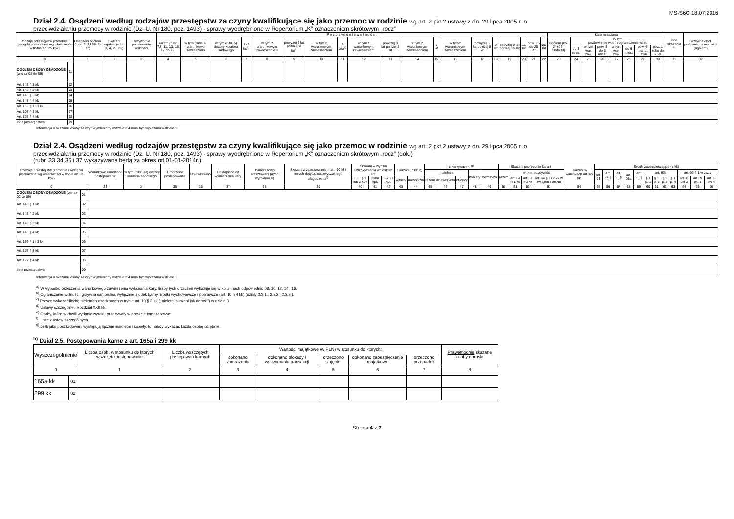MS-S6O 18.07.2016
Dział 2.4. Osądzeni według rodzajów przestępstw za czyny kwalifikujące się jako przemoc w rodzinie wg art. 2 pkt 2 ustawy z dn. 29 lipca 2005 r. o
przeciwdziałaniu przemocy w rodzinie (Dz. U. Nr 180, poz. 1493) - sprawy wyodrębnione w Repertorium „K” oznaczeniem skrótowym „rodz”
| Rodzaje przestępstw (zbrodnie i występki przekazane wg właściwości w trybie art. 25 kpk) | | Osądzeni ogółem (rubr. 2, 33 35 do 37) | Skazani ogółem (rubr. 3, 4, 23, 31) | Dożywotnie pozbawienie wolności | P o z b a w i e n i e w o l n o ś c i | | | | | | | | | | | | | | | | | | | Kara mieszana | | | | | | | | Inne skazania <sup>b)</sup> | Grzywna obok pozbawienia wolności (ogółem) |
| --- | --- | --- | --- | --- | --- | --- | --- | --- | --- | --- | --- | --- | --- | --- | --- | --- | --- | --- | --- | --- | --- | --- | --- | --- | --- | --- | --- | --- | --- | --- | --- | --- | --- |
| | | | | | razem (rubr. 7,9, 11, 13, 15, 17 do 22) | w tym (rubr. 4) warunkowo zawieszono | w tym (rubr. 5) dozory kuratora sadowego | do 2 lat<sup>a)</sup> | w tym z warunkowym zawieszeniem | powyżej 2 lat poniżej 3 lat<sup>a)</sup> | w tym z warunkowym zawieszeniem | 3 lata<sup>a)</sup> | w tym z warunkowym zawieszeniem | powyżej 3 lat poniżej 5 lat | w tym z warunkowym zawieszeniem | 5 lat | w tym z warunkowym zawieszeniem | powyżej 5 lat poniżej 8 lat | 8 lat | powyżej 8 lat poniżej 15 lat | 15 lat | pow. 15 do 20 lat | 25 lat | Ogółem (kol. 24+26= 28do30) | W tym pozbawienie woln. / ograniczenie woln. | | | | | | | | |
| | | | | | | | | | | | | | | | | | | | | | | | | | do 3 mies. | w tym war. zaw. | pow. 3 do 6 mies. | w tym war. zaw. | do 6 mies. | pow. 6 mies do 1 roku | pow. 1 roku do 2 lat | | |
| 0 | | 1 | 2 | 3 | 4 | 5 | 6 | 7 | 8 | 9 | 10 | 11 | 12 | 13 | 14 | 15 | 16 | 17 | 18 | 19 | 20 | 21 | 22 | 23 | 24 | 25 | 26 | 27 | 28 | 29 | 30 | 31 | 32 |
| OGÓŁEM OSOBY OSĄDZONE (wiersz 02 do 09) | 01 | | | | | | | | | | | | | | | | | | | | | | | | | | | | | | | | |
| Art. 148 § 1 kk | 02 | | | | | | | | | | | | | | | | | | | | | | | | | | | | | | | | |
| Art. 148 § 2 kk | 03 | | | | | | | | | | | | | | | | | | | | | | | | | | | | | | | | |
| Art. 148 § 3 kk | 04 | | | | | | | | | | | | | | | | | | | | | | | | | | | | | | | | |
| Art. 148 § 4 kk | 05 | | | | | | | | | | | | | | | | | | | | | | | | | | | | | | | | |
| Art. 156 § 1 i 3 kk | 06 | | | | | | | | | | | | | | | | | | | | | | | | | | | | | | | | |
| Art. 197 § 3 kk | 07 | | | | | | | | | | | | | | | | | | | | | | | | | | | | | | | | |
| Art. 197 § 4 kk | 08 | | | | | | | | | | | | | | | | | | | | | | | | | | | | | | | | |
| Inne przestępstwa | 09 | | | | | | | | | | | | | | | | | | | | | | | | | | | | | | | | |
Informacja o skazaniu osoby za czyn wymieniony w dziale 2.4 musi być wykazana w dziale 1.
Dział 2.4. Osądzeni według rodzajów przestępstw za czyny kwalifikujące się jako przemoc w rodzinie wg art. 2 pkt 2 ustawy z dn. 29 lipca 2005 r. o
przeciwdziałaniu przemocy w rodzinie (Dz. U. Nr 180, poz. 1493) - sprawy wyodrębnione w Repertorium „K” oznaczeniem skrótowym „rodz” (dok.)
(rubr. 33,34,36 i 37 wykazywane będą za okres od 01-01-2014r.)
| Rodzaje przestępstw (zbrodnie i występki przekazane wg właściwości w trybie art. 25 kpk) | | Warunkowo umorzono postępowanie | w tym (rubr. 33) dozory kuratora sądowego | Umorzono postępowanie | Uniewinniono | Odstąpiono od wymierzenia kary | Tymczasowo aresztowani przed wyrokiem e) | Skazani z zastosowaniem art. 60 kk i innych dotycz. nadzwyczajnego złagodzenia<sup>f)</sup> | Skazani w wyniku uwzględnienia wniosku z art. | | | Skazani (rubr. 2) | | Pokrzywdzeni <sup>g)</sup> | | | | | Skazani poprzednio karani | | | | Skazani w warunkach art. 65 kk | Środki zabezpieczające (z kk) | | | | | | | | | | | |
| --- | --- | --- | --- | --- | --- | --- | --- | --- | --- | --- | --- | --- | --- | --- | --- | --- | --- | --- | --- | --- | --- | --- | --- | --- | --- | --- | --- | --- | --- | --- | --- | --- | --- | --- | --- |
| | | | | | | | | | | | | | | małoletni | | | kobiety | mężczyźni | razem | w tym recydywiści | | | | art. 93 | art. 94 § 1 | art. 95 § 1 | art. 95a | art. 96 § 1 | art. 93a | | | | art. 99 § 1 w zw. z | | |
| | | | | | | | | | 335 § 1 lub 2 kpk | 338a kpk | 387 § 1 kpk | kobiety | mężczyźni | razem | dziewczynki | chłopcy | | | | art. 64 § 1 kk | art. 64 § 2 kk | art. 64 § 1 i 2 kk w związku z art.65 | | | | | | | § 1 p. 1 | § 1 p. 2 | § 1 p. 3 | § 1 p. 4 | art.39 pkt 2 | art.39 pkt 3 | art.39 pkt 4 |
| 0 | | 33 | 34 | 35 | 36 | 37 | 38 | 39 | 40 | 41 | 42 | 43 | 44 | 45 | 46 | 47 | 48 | 49 | 50 | 51 | 52 | 53 | 54 | 55 | 56 | 57 | 58 | 59 | 60 | 61 | 62 | 63 | 64 | 65 | 66 |
| OGÓŁEM OSOBY OSĄDZONE (wiersz 02 do 09) | 01 | | | | | | | | | | | | | | | | | | | | | | | | | | | | | | | | | | |
| Art. 148 § 1 kk | 02 | | | | | | | | | | | | | | | | | | | | | | | | | | | | | | | | | | |
| Art. 148 § 2 kk | 03 | | | | | | | | | | | | | | | | | | | | | | | | | | | | | | | | | | |
| Art. 148 § 3 kk | 04 | | | | | | | | | | | | | | | | | | | | | | | | | | | | | | | | | | |
| Art. 148 § 4 kk | 05 | | | | | | | | | | | | | | | | | | | | | | | | | | | | | | | | | | |
| Art. 156 § 1 i 3 kk | 06 | | | | | | | | | | | | | | | | | | | | | | | | | | | | | | | | | | |
| Art. 197 § 3 kk | 07 | | | | | | | | | | | | | | | | | | | | | | | | | | | | | | | | | | |
| Art. 197 § 4 kk | 08 | | | | | | | | | | | | | | | | | | | | | | | | | | | | | | | | | | |
| Inne przestępstwa | 09 | | | | | | | | | | | | | | | | | | | | | | | | | | | | | | | | | | |
Informacja o skazaniu osoby za czyn wymieniony w dziale 2.4 musi być wykazana w dziale 1.
<sup>a)</sup> W wypadku orzeczenia warunkowego zawieszenia wykonania kary, liczby tych orzeczeń wykazuje się w kolumnach odpowiednio 08, 10, 12, 14 i 16.
<sup>b)</sup> Ograniczenie wolności, grzywna samoistna, wyłącznie środek karny, środki wychowawcze i poprawcze (art. 10 § 4 kk) (działy 2.3.1., 2.3.2., 2.3.3.).
<sup>c)</sup> Proszę wykazać liczbę nieletnich osądzonych w trybie art. 10 § 2 kk („ nieletni skazani jak dorośli”) w dziale 3.
<sup>d)</sup> Ustawy szczególne i Rozdział XXII kk.
<sup>e)</sup> Osoby, które w chwili wydania wyroku przebywały w areszcie tymczasowym.
<sup>f)</sup> I inne z ustaw szczególnych.
<sup>g)</sup> Jeśli jako poszkodowani występują łącznie małoletni i kobiety, to należy wykazać każdą osobę odrębnie.
<sup>h)</sup> Dział 2.5. Postępowania karne z art. 165a i 299 kk
| Wyszczególnienie | | Liczba osób, w stosunku do których wszczęto postępowanie | Liczba wszczętych postępowań karnych | Wartości majątkowe (w PLN) w stosunku do których: | | | | | Prawomocnie skazane osoby dorosłe |
| --- | --- | --- | --- | --- | --- | --- | --- | --- | --- |
| | | | | dokonano zamrożenia | dokonano blokady i wstrzymania transakcji | orzeczono zajęcie | dokonano zabezpieczenie majątkowe | orzeczono przepadek | |
| 0 | | 1 | 2 | 3 | 4 | 5 | 6 | 7 | 8 |
| 165a kk | 01 | | | | | | | | |
| 299 kk | 02 | | | | | | | | |
Strona 4 z 7